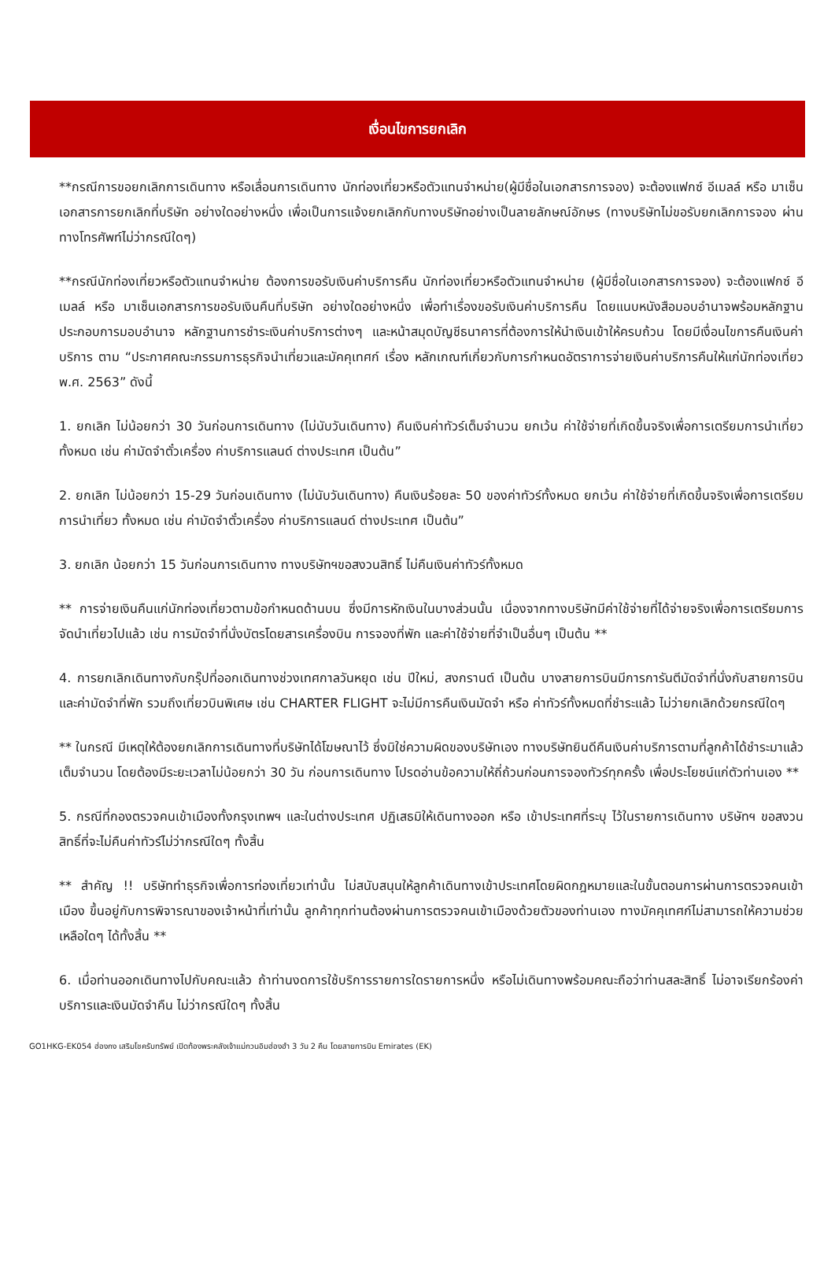เงื่อนไขการยกเลิก
**กรณีการขอยกเลิกการเดินทาง หรือเลื่อนการเดินทาง นักท่องเที่ยวหรือตัวแทนจำหน่าย(ผู้มีชื่อในเอกสารการจอง) จะต้องแฟกซ์ อีเมลล์ หรือ มาเซ็นเอกสารการยกเลิกที่บริษัท อย่างใดอย่างหนึ่ง เพื่อเป็นการแจ้งยกเลิกกับทางบริษัทอย่างเป็นลายลักษณ์อักษร (ทางบริษัทไม่ขอรับยกเลิกการจอง ผ่านทางโทรศัพท์ไม่ว่ากรณีใดๆ)
**กรณีนักท่องเที่ยวหรือตัวแทนจำหน่าย ต้องการขอรับเงินค่าบริการคืน นักท่องเที่ยวหรือตัวแทนจำหน่าย (ผู้มีชื่อในเอกสารการจอง) จะต้องแฟกซ์ อีเมลล์ หรือ มาเซ็นเอกสารการขอรับเงินคืนที่บริษัท อย่างใดอย่างหนึ่ง เพื่อทำเรื่องขอรับเงินค่าบริการคืน โดยแนบหนังสือมอบอำนาจพร้อมหลักฐานประกอบการมอบอำนาจ หลักฐานการชำระเงินค่าบริการต่างๆ และหน้าสมุดบัญชีธนาคารที่ต้องการให้นำเงินเข้าให้ครบถ้วน โดยมีเงื่อนไขการคืนเงินค่าบริการ ตาม “ประกาศคณะกรรมการธุรกิจนำเที่ยวและมัคคุเทศก์ เรื่อง หลักเกณฑ์เกี่ยวกับการกำหนดอัตราการจ่ายเงินค่าบริการคืนให้แก่นักท่องเที่ยว พ.ศ. 2563” ดังนี้
1. ยกเลิก ไม่น้อยกว่า 30 วันก่อนการเดินทาง (ไม่นับวันเดินทาง) คืนเงินค่าทัวร์เต็มจำนวน ยกเว้น ค่าใช้จ่ายที่เกิดขึ้นจริงเพื่อการเตรียมการนำเที่ยว ทั้งหมด เช่น ค่ามัดจำตั๋วเครื่อง ค่าบริการแลนด์ ต่างประเทศ เป็นต้น”
2. ยกเลิก ไม่น้อยกว่า 15-29 วันก่อนเดินทาง (ไม่นับวันเดินทาง) คืนเงินร้อยละ 50 ของค่าทัวร์ทั้งหมด ยกเว้น ค่าใช้จ่ายที่เกิดขึ้นจริงเพื่อการเตรียมการนำเที่ยว ทั้งหมด เช่น ค่ามัดจำตั๋วเครื่อง ค่าบริการแลนด์ ต่างประเทศ เป็นต้น”
3. ยกเลิก น้อยกว่า 15 วันก่อนการเดินทาง ทางบริษัทฯขอสงวนสิทธิ์ ไม่คืนเงินค่าทัวร์ทั้งหมด
** การจ่ายเงินคืนแก่นักท่องเที่ยวตามข้อกำหนดด้านบน ซึ่งมีการหักเงินในบางส่วนนั้น เนื่องจากทางบริษัทมีค่าใช้จ่ายที่ได้จ่ายจริงเพื่อการเตรียมการจัดนำเที่ยวไปแล้ว เช่น การมัดจำที่นั่งบัตรโดยสารเครื่องบิน การจองที่พัก และค่าใช้จ่ายที่จำเป็นอื่นๆ เป็นต้น **
4. การยกเลิกเดินทางกับกรุ๊ปที่ออกเดินทางช่วงเทศกาลวันหยุด เช่น ปีใหม่, สงกรานต์ เป็นต้น บางสายการบินมีการการันตีมัดจำที่นั่งกับสายการบินและค่ามัดจำที่พัก รวมถึงเที่ยวบินพิเศษ เช่น CHARTER FLIGHT จะไม่มีการคืนเงินมัดจำ หรือ ค่าทัวร์ทั้งหมดที่ชำระแล้ว ไม่ว่ายกเลิกด้วยกรณีใดๆ
** ในกรณี มีเหตุให้ต้องยกเลิกการเดินทางที่บริษัทได้โฆษณาไว้ ซึ่งมิใช่ความผิดของบริษัทเอง ทางบริษัทยินดีคืนเงินค่าบริการตามที่ลูกค้าได้ชำระมาแล้ว เต็มจำนวน โดยต้องมีระยะเวลาไม่น้อยกว่า 30 วัน ก่อนการเดินทาง โปรดอ่านข้อความให้ถี่ถ้วนก่อนการจองทัวร์ทุกครั้ง เพื่อประโยชน์แก่ตัวท่านเอง **
5. กรณีที่กองตรวจคนเข้าเมืองทั้งกรุงเทพฯ และในต่างประเทศ ปฏิเสธมิให้เดินทางออก หรือ เข้าประเทศที่ระบุ ไว้ในรายการเดินทาง บริษัทฯ ขอสงวนสิทธิ์ที่จะไม่คืนค่าทัวร์ไม่ว่ากรณีใดๆ ทั้งสิ้น
** สำคัญ !! บริษัททำธุรกิจเพื่อการท่องเที่ยวเท่านั้น ไม่สนับสนุนให้ลูกค้าเดินทางเข้าประเทศโดยผิดกฎหมายและในขั้นตอนการผ่านการตรวจคนเข้าเมือง ขึ้นอยู่กับการพิจารณาของเจ้าหน้าที่เท่านั้น ลูกค้าทุกท่านต้องผ่านการตรวจคนเข้าเมืองด้วยตัวของท่านเอง ทางมัคคุเทศก์ไม่สามารถให้ความช่วยเหลือใดๆ ได้ทั้งสิ้น **
6. เมื่อท่านออกเดินทางไปกับคณะแล้ว ถ้าท่านงดการใช้บริการรายการใดรายการหนึ่ง หรือไม่เดินทางพร้อมคณะถือว่าท่านสละสิทธิ์ ไม่อาจเรียกร้องค่าบริการและเงินมัดจำคืน ไม่ว่ากรณีใดๆ ทั้งสิ้น
GO1HKG-EK054 ฮ่องกง เสริมโชครับทรัพย์ เปิดท้องพระคลังเจ้าแม่กวนอิมฮ่องฮำ 3 วัน 2 คืน โดยสายการบิน Emirates (EK)